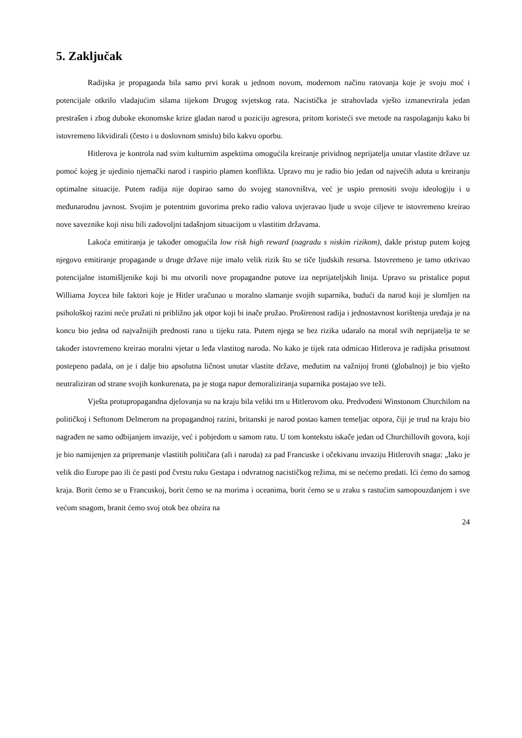5. Zaključak
Radijska je propaganda bila samo prvi korak u jednom novom, modernom načinu ratovanja koje je svoju moć i potencijale otkrilo vladajućim silama tijekom Drugog svjetskog rata. Nacistička je strahovlada vješto izmanevrirala jedan prestrašen i zbog duboke ekonomske krize gladan narod u poziciju agresora, pritom koristeći sve metode na raspolaganju kako bi istovremeno likvidirali (često i u doslovnom smislu) bilo kakvu oporbu.
Hitlerova je kontrola nad svim kulturnim aspektima omogućila kreiranje prividnog neprijatelja unutar vlastite države uz pomoć kojeg je ujedinio njemački narod i raspirio plamen konflikta. Upravo mu je radio bio jedan od najvećih aduta u kreiranju optimalne situacije. Putem radija nije dopirao samo do svojeg stanovništva, već je uspio prenositi svoju ideologiju i u međunarodnu javnost. Svojim je potentnim govorima preko radio valova uvjeravao ljude u svoje ciljeve te istovremeno kreirao nove saveznike koji nisu bili zadovoljni tadašnjom situacijom u vlastitim državama.
Lakoća emitiranja je također omogućila low risk high reward (nagradu s niskim rizikom), dakle pristup putem kojeg njegovo emitiranje propagande u druge države nije imalo velik rizik što se tiče ljudskih resursa. Istovremeno je tamo otkrivao potencijalne istomišljenike koji bi mu otvorili nove propagandne putove iza neprijateljskih linija. Upravo su pristalice poput Williama Joycea bile faktori koje je Hitler uračunao u moralno slamanje svojih suparnika, budući da narod koji je slomljen na psihološkoj razini neće pružati ni približno jak otpor koji bi inače pružao. Proširenost radija i jednostavnost korištenja uređaja je na koncu bio jedna od najvažnijih prednosti rano u tijeku rata. Putem njega se bez rizika udaralo na moral svih neprijatelja te se također istovremeno kreirao moralni vjetar u leđa vlastitog naroda. No kako je tijek rata odmicao Hitlerova je radijska prisutnost postepeno padala, on je i dalje bio apsolutna ličnost unutar vlastite države, međutim na važnijoj fronti (globalnoj) je bio vješto neutraliziran od strane svojih konkurenata, pa je stoga napor demoraliziranja suparnika postajao sve teži.
Vješta protupropagandna djelovanja su na kraju bila veliki trn u Hitlerovom oku. Predvođeni Winstonom Churchilom na političkoj i Seftonom Delmerom na propagandnoj razini, britanski je narod postao kamen temeljac otpora, čiji je trud na kraju bio nagrađen ne samo odbijanjem invazije, već i pobjedom u samom ratu. U tom kontekstu iskače jedan od Churchillovih govora, koji je bio namijenjen za pripremanje vlastitih političara (ali i naroda) za pad Francuske i očekivanu invaziju Hitlerovih snaga: „Iako je velik dio Europe pao ili će pasti pod čvrstu ruku Gestapa i odvratnog nacističkog režima, mi se nećemo predati. Ići ćemo do samog kraja. Borit ćemo se u Francuskoj, borit ćemo se na morima i oceanima, borit ćemo se u zraku s rastućim samopouzdanjem i sve većom snagom, branit ćemo svoj otok bez obzira na
24